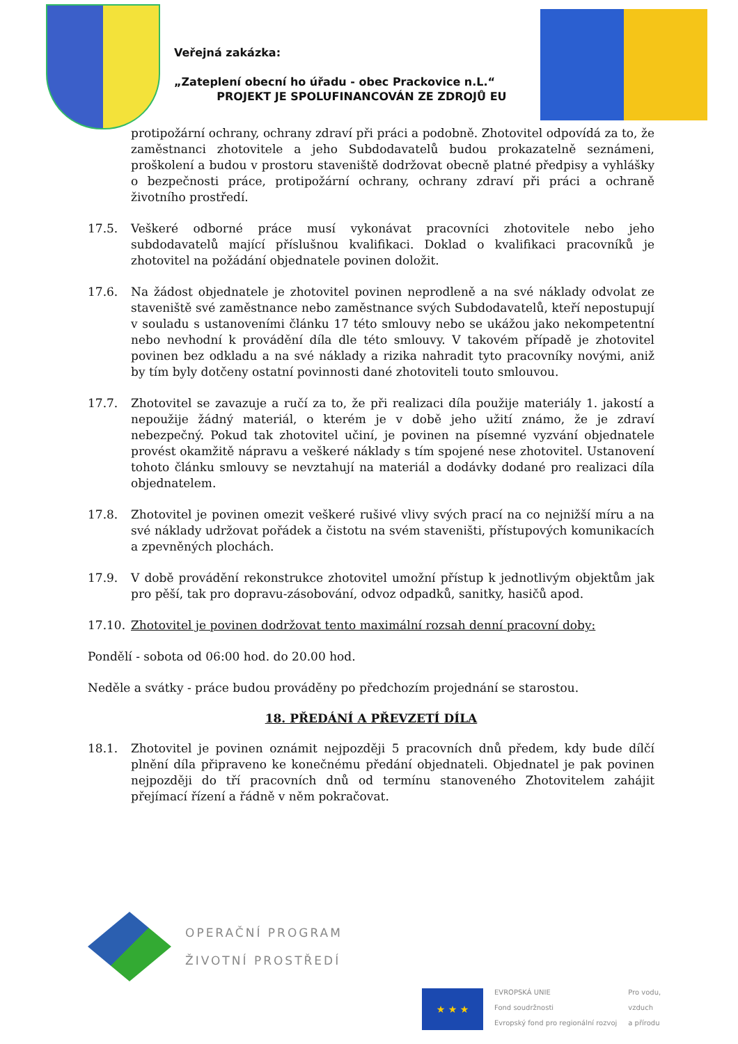Veřejná zakázka:
„Zateplení obecní ho úřadu - obec Prackovice n.L.“
PROJEKT JE SPOLUFINANCOVÁN ZE ZDROJŮ EU
protipožární ochrany, ochrany zdraví při práci a podobně. Zhotovitel odpovídá za to, že zaměstnanci zhotovitele a jeho Subdodavatelů budou prokazatelně seznámeni, proškolení a budou v prostoru staveniště dodržovat obecně platné předpisy a vyhlášky o bezpečnosti práce, protipožární ochrany, ochrany zdraví při práci a ochraně životního prostředí.
17.5. Veškeré odborné práce musí vykonávat pracovníci zhotovitele nebo jeho subdodavatelů mající příslušnou kvalifikaci. Doklad o kvalifikaci pracovníků je zhotovitel na požádání objednatele povinen doložit.
17.6. Na žádost objednatele je zhotovitel povinen neprodleně a na své náklady odvolat ze staveniště své zaměstnance nebo zaměstnance svých Subdodavatelů, kteří nepostupují v souladu s ustanoveními článku 17 této smlouvy nebo se ukážou jako nekompetentní nebo nevhodní k provádění díla dle této smlouvy. V takovém případě je zhotovitel povinen bez odkladu a na své náklady a rizika nahradit tyto pracovníky novými, aniž by tím byly dotčeny ostatní povinnosti dané zhotoviteli touto smlouvou.
17.7. Zhotovitel se zavazuje a ručí za to, že při realizaci díla použije materiály 1. jakostí a nepoužije žádný materiál, o kterém je v době jeho užití známo, že je zdraví nebezpečný. Pokud tak zhotovitel učiní, je povinen na písemné vyzvání objednatele provést okamžitě nápravu a veškeré náklady s tím spojené nese zhotovitel. Ustanovení tohoto článku smlouvy se nevztahují na materiál a dodávky dodané pro realizaci díla objednatelem.
17.8. Zhotovitel je povinen omezit veškeré rušivé vlivy svých prací na co nejnižší míru a na své náklady udržovat pořádek a čistotu na svém staveništi, přístupových komunikacích a zpevněných plochách.
17.9. V době provádění rekonstrukce zhotovitel umožní přístup k jednotlivým objektům jak pro pěší, tak pro dopravu-zásobování, odvoz odpadků, sanitky, hasičů apod.
17.10. Zhotovitel je povinen dodržovat tento maximální rozsah denní pracovní doby:
Pondělí - sobota od 06:00 hod. do 20.00 hod.
Neděle a svátky - práce budou prováděny po předchozím projednání se starostou.
18. PŘEDÁNÍ A PŘEVZETÍ DÍLA
18.1. Zhotovitel je povinen oznámit nejpozději 5 pracovních dnů předem, kdy bude dílčí plnění díla připraveno ke konečnému předání objednateli. Objednatel je pak povinen nejpozději do tří pracovních dnů od termínu stanoveného Zhotovitelem zahájit přejímací řízení a řádně v něm pokračovat.
OPERAČNÍ PROGRAM
ŽIVOTNÍ PROSTŘEDÍ
★ ★ ★
EVROPSKÁ UNIE
Fond soudržnosti
Evropský fond pro regionální rozvoj
Pro vodu,
vzduch
a přírodu